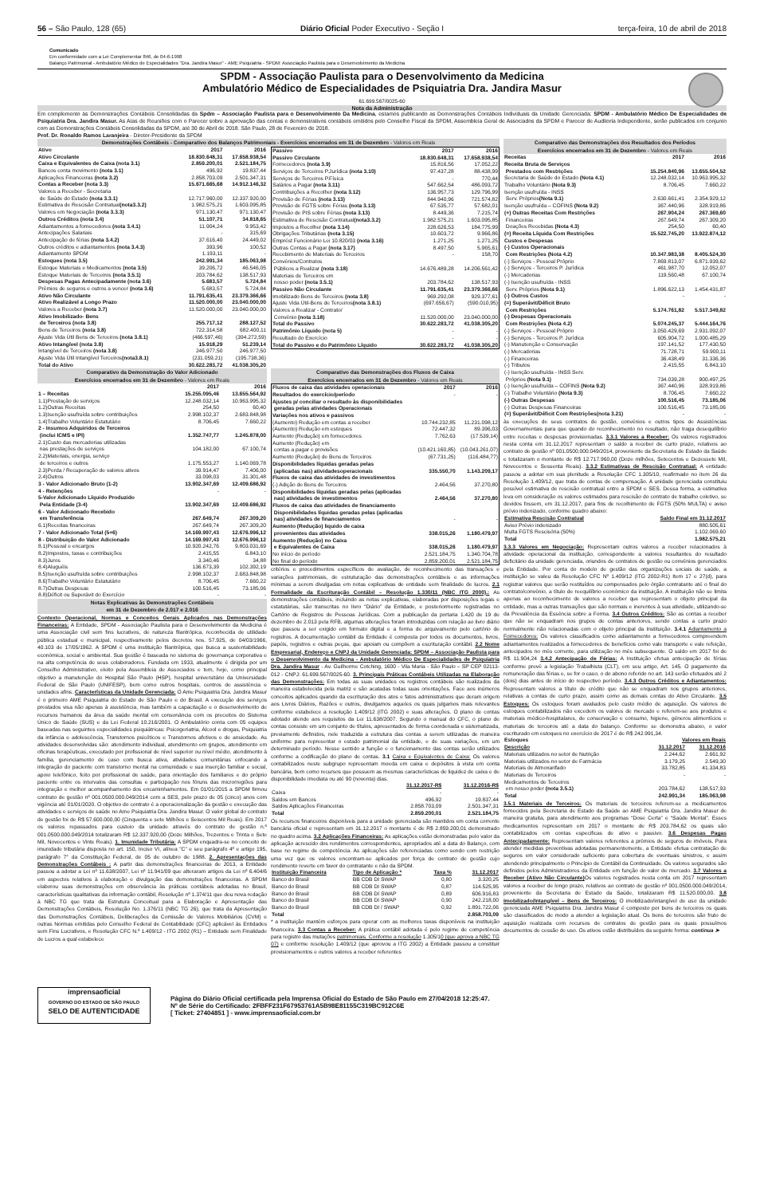56 – São Paulo, 128 (65) Diário Oficial Poder Executivo - Seção I terça-feira, 10 de abril de 2018
Comunicado
Em conformidade com a Lei Complementar 846, de 04-6-1998
Balanço Patrimonial - Ambulatório Médico de Especialidades "Dra. Jandira Masur" - AME Psiquiatria - SPDM: Associação Paulista para o Desenvolvimento da Medicina
SPDM - Associação Paulista para o Desenvolvimento da Medicina
Ambulatório Médico de Especialidades de Psiquiatria Dra. Jandira Masur
61.699.567/0025-60
Nota da Administração
Em complemento às Demonstrações Contábeis Consolidadas da Spdm – Associação Paulista para o Desenvolvimento Da Medicina, estamos publicando as Demonstrações Contábeis Individuais da Unidade Gerenciada: SPDM - Ambulatório Médico De Especialidades de Psiquiatria Dra. Jandira Masur. As Atas de Reuniões com o Parecer sobre a aprovação das contas e demonstrativos contábeis emitidos pelo Conselho Fiscal da SPDM, Assembleia Geral de Associados da SPDM e Parecer de Auditoria Independente, serão publicados em conjunto com as Demonstrações Contábeis Consolidadas da SPDM, até 30 de Abril de 2018. São Paulo, 28 de Fevereiro de 2018.
Prof. Dr. Ronaldo Ramos Laranjeira - Diretor-Presidente da SPDM
Demonstrações Contábeis - Comparativo dos Balanços Patrimoniais - Exercícios encerrados em 31 de Dezembro - Valores em Reais
| Ativo | 2017 | 2016 |
| --- | --- | --- |
| Ativo Circulante | 18.830.648,31 | 17.658.938,54 |
| Caixa e Equivalentes de Caixa (nota 3.1) | 2.859.200,01 | 2.521.184,75 |
| Bancos conta movimento (nota 3.1) | 496,92 | 19.837,44 |
| Aplicações Financeiras (nota 3.2) | 2.858.703,09 | 2.501.347,31 |
| Contas a Receber (nota 3.3) | 15.671.665,68 | 14.912.146,32 |
| Valores a Receber - Secretaria de Saúde do Estado (nota 3.3.1) | 12.717.960,00 | 12.337.920,00 |
| Estimativa de Rescisão Contratual (nota3.3.2) | 1.982.575,21 | 1.603.095,85 |
| Valores em Negociação (nota 3.3.3) | 971.130,47 | 971.130,47 |
| Outros Créditos (nota 3.4) | 51.107,71 | 34.818,65 |
| Adiantamentos a fornecedores (nota 3.4.1) | 11.904,24 | 9.953,42 |
| Antecipações Salariais | - | 315,69 |
| Antecipação de férias (nota 3.4.2) | 37.616,40 | 24.449,02 |
| Outros créditos e adiantamentos (nota 3.4.3) | 393,96 | 100,52 |
| Adiantamento SPDM | 1.193,11 | - |
| Estoques (nota 3.5) | 242.991,34 | 185.063,98 |
| Estoque Materiais e Medicamentos (nota 3.5) | 39.206,72 | 46.546,05 |
| Estoque Materiais de Terceiros (nota 3.5.1) | 203.784,62 | 138.517,93 |
| Despesas Pagas Antecipadamente (nota 3.6) | 5.683,57 | 5.724,84 |
| Prêmios de seguros e outros a vencer (nota 3.6) | 5.683,57 | 5.724,84 |
| Ativo Não Circulante | 11.791.635,41 | 23.379.366,66 |
| Ativo Realizável a Longo Prazo | 11.520.000,00 | 23.040.000,00 |
| Valores a Receber (nota 3.7) | 11.520.000,00 | 23.040.000,00 |
| Ativo Imobilizado- Bens de Terceiros (nota 3.8) | 255.717,12 | 288.127,52 |
| Bens de Terceiros (nota 3.8) | 722.314,58 | 682.400,11 |
| Ajuste Vida Útil Bens de Terceiros (nota 3.8.1) | (466.597,46) | (394.272,59) |
| Ativo Intangível (nota 3.8) | 15.918,29 | 51.239,14 |
| Intangível de Terceiros (nota 3.8) | 246.977,50 | 246.977,50 |
| Ajuste Vida Útil Intangível Terceiros (nota3.8.1) | (231.059,21) | (195.738,36) |
| Total do Ativo | 30.622.283,72 | 41.038.305,20 |
| Passivo | 2017 | 2016 |
| --- | --- | --- |
| Passivo Circulante | 18.830.648,31 | 17.658.938,54 |
| Fornecedores (nota 3.9) | 15.816,56 | 17.052,22 |
| Serviços de Terceiros P.Jurídica (nota 3.10) | 97.437,28 | 88.438,99 |
| Serviços de Terceiros P.Física | - | 770,44 |
| Salários a Pagar (nota 3.11) | 547.662,54 | 486.093,72 |
| Contribuições a Recolher (nota 3.12) | 136.957,73 | 129.796,99 |
| Provisão de Férias (nota 3.13) | 844.940,96 | 721.574,82 |
| Provisão de FGTS sobre Férias (nota 3.13) | 67.535,77 | 57.682,01 |
| Provisão de PIS sobre Férias (nota 3.13) | 8.449,36 | 7.215,74 |
| Estimativa de Rescisão Contratual (nota3.3.2) | 1.982.575,21 | 1.603.095,85 |
| Impostos a Recolher (nota 3.14) | 228.626,53 | 184.775,99 |
| Obrigações Tributárias (nota 3.15) | 10.603,72 | 9.966,86 |
| Emprést Funcionário Lei 10.820/03 (nota 3.16) | 1.271,25 | 1.271,25 |
| Outras Contas a Pagar (nota 3.17) | 8.497,50 | 5.965,61 |
| Recebimento de Materiais de Terceiros | - | 158,70 |
| Convênios/Contratos Públicos a Realizar (nota 3.18) | 14.676.489,28 | 14.206.561,42 |
| Materiais de Terceiros em nosso poder (nota 3.5.1) | 203.784,62 | 138.517,93 |
| Passivo Não Circulante | 11.791.635,41 | 23.379.366,66 |
| Imobilizado Bens de Terceiros (nota 3.8) | 969.292,08 | 929.377,61 |
| Ajuste Vida Útil-Bens de Terceiros (nota 3.8.1) | (697.656,67) | (590.010,95) |
| Valores a Realizar - Contrato/ Convênio (nota 3.18) | 11.520.000,00 | 23.040.000,00 |
| Total do Passivo | 30.622.283,72 | 41.038.305,20 |
| Patrimônio Líquido (nota 5) | - | - |
| Resultado do Exercício | - | - |
| Total do Passivo e do Patrimônio Líquido | 30.622.283,72 | 41.038.305,20 |
Comparativo da Demonstração do Valor Adicionado
Exercícios encerrados em 31 de Dezembro - Valores em Reais
| | 2017 | 2016 |
| --- | --- | --- |
| 1 – Receitas | 15.255.095,46 | 13.655.564,92 |
| 1.1)Prestação de serviços | 12.248.032,14 | 10.963.995,32 |
| 1.2)Outras Receitas | 254,50 | 60,40 |
| 1.3)Isenção usufruída sobre contribuições | 2.998.102,37 | 2.683.848,98 |
| 1.4)Trabalho Voluntário Estatutário | 8.706,45 | 7.660,22 |
| 2 - Insumos Adquiridos de Terceiros (inclui ICMS e IPI) | 1.352.747,77 | 1.245.878,00 |
| 2.1)Custo das mercadorias utilizadas nas prestações de serviços | 104.182,00 | 67.100,74 |
| 2.2)Materiais, energia, serviço de terceiros e outros | 1.175.553,27 | 1.140.069,78 |
| 2.3)Perda / Recuperação de valores ativos | 39.914,47 | 7.406,00 |
| 2.4)Outros | 33.098,03 | 31.301,48 |
| 3 - Valor Adicionado Bruto (1-2) | 13.902.347,69 | 12.409.686,92 |
| 4 - Retenções | - | - |
| 5-Valor Adicionado Líquido Produzido Pela Entidade (3-4) | 13.902.347,69 | 12.409.686,92 |
| 6 - Valor Adicionado Recebido em Transferência | 267.649,74 | 267.309,20 |
| 6.1)Receitas financeiras | 267.649,74 | 267.309,20 |
| 7 - Valor Adicionado Total (5+6) | 14.169.997,43 | 12.676.996,12 |
| 8 - Distribuição do Valor Adicionado | 14.169.997,43 | 12.676.996,12 |
| 8.1)Pessoal e encargos | 10.920.242,76 | 9.803.031,69 |
| 8.2)Impostos, taxas e contribuições | 2.415,55 | 6.843,10 |
| 8.3)Juros | 3.340,46 | 34,88 |
| 8.4)Aluguéis | 136.673,39 | 102.392,19 |
| 8.5)Isenção usufruída sobre contribuições | 2.998.102,37 | 2.683.848,98 |
| 8.6)Trabalho Voluntário Estatutário | 8.706,45 | 7.660,22 |
| 8.7)Outras Despesas | 100.516,45 | 73.185,06 |
| 8.8)Déficit ou Superávit do Exercício | - | - |
Notas Explicativas às Demonstrações Contábeis
em 31 de Dezembro de 2.017 e 2.016
Contexto Operacional, Normas e Conceitos Gerais Aplicados nas Demonstrações Financeiras: A Entidade, SPDM - Associação Paulista para o Desenvolvimento da Medicina é uma Associação civil sem fins lucrativos, de natureza filantrópica, reconhecida de utilidade pública estadual e municipal, respectivamente pelos decretos nos. 57.925, de 04/03/1966, 40.103 de 17/05/1962. A SPDM é uma instituição filantrópica, que busca a sustentabilidade econômica, social e ambiental. Sua gestão é baseada no sistema de governança corporativa e na alta competência de seus colaboradores. Fundada em 1933, atualmente é dirigida por um Conselho Administrativo, eleito pela Assembleia de Associados e tem, hoje, como principal objetivo a manutenção do Hospital São Paulo (HSP), hospital universitário da Universidade Federal de São Paulo (UNIFESP), bem como outros hospitais, centros de assistência e unidades afins. Características da Unidade Gerenciada: O Ame Psiquiatria Dra. Jandira Masur é o primeiro AME Psiquiatria do Estado de São Paulo e do Brasil. A execução dos serviços prestados visa não apenas à assistência, mas também a capacitação e o desenvolvimento de recursos humanos da área da saúde mental em consonância com os preceitos do Sistema Único de Saúde (SUS) e da Lei Federal 10.216/2001. O Ambulatório conta com 05 equipes baseadas nas seguintes especialidades psiquiátricas: Psicogeriatria, Álcool e drogas, Psiquiatria da infância e adolescência, Transtornos psicóticos e Transtornos afetivos e de ansiedade. As atividades desenvolvidas são: atendimento individual, atendimento em grupos, atendimento em oficinas terapêuticas, executado por profissional de nível superior ou nível médio, atendimento à família, gerenciamento de caso com busca ativa, atividades comunitárias enfocando a integração do paciente com transtorno mental na comunidade e sua inserção familiar e social, apoio telefônico, feito por profissional de saúde, para orientação dos familiares e do próprio paciente entre os intervalos das consultas e participação nos fóruns das microrregiões para integração e melhor acompanhamento dos encaminhamentos. Em 01/01/2015 a SPDM firmou contrato de gestão nº 001.0500.000.049/2014 com a SES, pelo prazo de 05 (cinco) anos com vigência até 01/01/2020. O objetivo do contrato é a operacionalização da gestão e execução das atividades e serviços de saúde no Ame Psiquiatria Dra. Jandira Masur. O valor global do contrato de gestão foi de R$ 57.600.000,00 (Cinquenta e sete Milhões e Seiscentos Mil Reais). Em 2017 os valores repassados para custeio da unidade através do contrato de gestão n.º 001.0500.000.049/2014 totalizaram R$ 12.337.920,00 (Doze Milhões, Trezentos e Trinta e Sete Mil, Novecentos e Vinte Reais). 1. Imunidade Tributária: A SPDM enquadra-se no conceito de imunidade tributária disposta no art. 150, Inciso VI, alínea "C" e seu parágrafo 4º e artigo 195, parágrafo 7° da Constituição Federal, de 05 de outubro de 1988. 2. Apresentações das Demonstrações Contábeis : A partir das demonstrações financeiras de 2013, a Entidade passou a adotar a Lei nº 11.638/2007, Lei nº 11.941/09 que alteraram artigos da Lei nº 6.404/6 em aspectos relativos à elaboração e divulgação das demonstrações financeiras. A SPDM elaborou suas demonstrações em observância às práticas contábeis adotadas no Brasil, características qualitativas da informação contábil, Resolução nº 1.374/11 que deu nova redação à NBC TG que trata da Estrutura Conceitual para a Elaboração e Apresentação das Demonstrações Contábeis, Resolução No. 1.376/11 (NBC TG 26), que trata da Apresentação das Demonstrações Contábeis, Deliberações da Comissão de Valores Mobiliários (CVM) e outras Normas emitidas pelo Conselho Federal de Contabilidade (CFC) aplicável às Entidades sem Fins Lucrativos, e Resolução CFC N.º 1.409/12 - ITG 2002 (R1) – Entidade sem Finalidade de Lucros a qual estabelece
Comparativo das Demonstrações dos Fluxos de Caixa
Exercícios encerrados em 31 de Dezembro - Valores em Reais
| Fluxos de caixa das atividades operacionais | 2017 | 2016 |
| --- | --- | --- |
| Resultados do exercício/período | - | - |
| Ajustes p/ conciliar o resultado às disponibilidades geradas pelas atividades Operacionais | | |
| Variações nos ativos e passivos | | |
| (Aumento) Redução em contas a receber | 10.744.232,85 | 11.231.098,12 |
| (Aumento) Redução em estoques | 72.447,32 | 89.396,03 |
| Aumento (Redução) em fornecedores | 7.762,63 | (17.539,14) |
| Aumento (Redução) em contas a pagar e provisões | (10.421.160,85) | (10.043.261,07) |
| Aumento (Redução) de Bens de Terceiros | (67.731,25) | (116.484,77) |
| Disponibilidades líquidas geradas pelas (aplicadas nas) atividadesoperacionais | 335.550,70 | 1.143.209,17 |
| Fluxos de caixa das atividades de investimentos | | |
| (-) Adição de Bens de Terceiros | 2.464,56 | 37.270,80 |
| Disponibilidades líquidas geradas pelas (aplicadas nas) atividades de investimentos | 2.464,56 | 37.270,80 |
| Fluxos de caixa das atividades de financiamento | | |
| Disponibilidades líquidas geradas pelas (aplicadas nas) atividades de financiamentos | - | - |
| Aumento (Redução) liquido de caixa provenientes das atividades | 338.015,26 | 1.180.479,97 |
| Aumento (Redução) no Caixa e Equivalentes de Caixa | 338.015,26 | 1.180.479,97 |
| No início do período | 2.521.184,75 | 1.340.704,78 |
| No final do período | 2.859.200,01 | 2.521.184,75 |
critérios e procedimentos específicos de avaliação, de reconhecimento das transações e variações patrimoniais, de estruturação das demonstrações contábeis e as informações mínimas a serem divulgadas em notas explicativas de entidade sem finalidade de lucros. 2.1 Formalidade da Escrituração Contábil – Resolução 1.330/11 (NBC ITG 2000).: As demonstrações contábeis, incluindo as notas explicativas, elaboradas por disposições legais e estatutárias, são transcritas no livro “Diário” da Entidade, e posteriormente registradas no Cartório de Registros de Pessoas Jurídicas. Com a publicação da portaria 1.420 de 19 de dezembro de 2.013 pela RFB, algumas alterações foram introduzidas com relação ao livro diário que passou a ser exigido em formato digital e a forma de arquivamento pelo cartório de registros. A documentação contábil da Entidade é composta por todos os documentos, livros, papéis, registros e outras peças, que apoiam ou compõem a escrituração contábil. 2.2 Nome Empresarial, Endereço e CNPJ da Unidade Gerenciada: SPDM – Associação Paulista para o Desenvolvimento da Medicina - Ambulatório Médico De Especialidades de Psiquiatria Dra. Jandira Masur - Av. Guilherme Cotching, 1600 - Vila Maria - São Paulo – SP CEP 02113-012 - CNPJ: 61.699.567/0025-60. 3. Principais Práticas Contábeis Utilizadas na Elaboração das Demonstrações: Em todas as suas unidades os registros contábeis são realizados da maneira estabelecida pela matriz e são acatadas todas suas orientações. Face aos inúmeros conceitos aplicados quando da escrituração dos atos e fatos administrativos que deram origem aos Livros Diários, Razões e outros, divulgamos aqueles os quais julgamos mais relevantes conforme estabelece a resolução 1.409/12 (ITG 2002) e suas alterações. O plano de contas adotado atende aos requisitos da Lei 11.638/2007. Segundo o manual do CFC, o plano de contas consiste em um conjunto de títulos, apresentados de forma coordenada e sistematizada, previamente definidos, nele traduzida a estrutura das contas a serem utilizadas de maneira uniforme para representar o estado patrimonial da entidade, e de suas variações, em um determinado período. Nesse sentido a função e o funcionamento das contas serão utilizados conforme a codificação do plano de contas. 3.1 Caixa e Equivalentes de Caixa: Os valores contabilizados neste subgrupo representam moeda em caixa e depósitos à vista em conta bancária, bem como recursos que possuem as mesmas características de liquidez de caixa e de disponibilidade imediata ou até 90 (noventa) dias.
| | 31.12.2017-R$ | 31.12.2016-R$ |
| --- | --- | --- |
| Caixa | - | - |
| Saldos em Bancos | 496,92 | 19.837,44 |
| Saldos Aplicações Financeiras | 2.858.703,09 | 2.501.347,31 |
| Total | 2.859.200,01 | 2.521.184,75 |
Os recursos financeiros disponíveis para a unidade gerenciada são mantidos em conta corrente bancária oficial e representam em 31.12.2017 o montante é de R$ 2.859.200,01 demonstrado no quadro acima. 3.2 Aplicações Financeiras: As aplicações estão demonstradas pelo valor da aplicação acrescido dos rendimentos correspondentes, apropriados até a data do Balanço, com base no regime de competência. As aplicações são referenciadas como sendo com restrição uma vez que os valores encontram-se aplicados por força de contrato de gestão cujo rendimento reverte em favor do contratante e não da SPDM.
| Instituição Financeira | Tipo de Aplicação * | Taxa % | 31.12.2017 |
| --- | --- | --- | --- |
| Banco do Brasil | BB CDB DI SWAP | 0,80 | 3.320,25 |
| Banco do Brasil | BB CDB DI SWAP | 0,87 | 114.525,95 |
| Banco do Brasil | BB CDB DI SWAP | 0,89 | 606.916,83 |
| Banco do Brasil | BB CDB DI SWAP | 0,90 | 242.218,00 |
| Banco do Brasil | BB CDB DI / SWAP | 0,92 | 1.891.722,06 |
| Total | | | 2.858.703,09 |
* a instituição mantém esforços para operar com as melhores taxas disponíveis na instituição financeira. 3.3 Contas a Receber: A prática contábil adotada é pelo regime de competência para registro das mutações patrimoniais. Conforme a resolução 1.305/10 (que aprova a NBC TG 07) e conforme resolução 1.409/12 (que aprovou a ITG 2002) a Entidade passou a constituir provisionamentos e outros valores a receber referentes
Comparativo das Demonstrações dos Resultados dos Períodos
Exercícios encerrados em 31 de Dezembro - Valores em Reais
| Receitas | 2017 | 2016 |
| --- | --- | --- |
| Receita Bruta de Serviços | | |
| Prestados com Restrições | 15.254.840,96 | 13.655.504,52 |
| Secretaria de Saúde do Estado (Nota 4.1) | 12.248.032,14 | 10.963.995,32 |
| Trabalho Voluntário (Nota 9.3) | 8.706,45 | 7.660,22 |
| Isenção usufruída - INSS Serv. Próprios (Nota 9.1) | 2.630.661,41 | 2.354.929,12 |
| Isenção usufruída – COFINS (Nota 9.2) | 367.440,96 | 328.919,86 |
| (+) Outras Receitas Com Restrições | 267.904,24 | 267.369,60 |
| Financeiras | 267.649,74 | 267.309,20 |
| Doações Recebidas (Nota 4.3) | 254,50 | 60,40 |
| (=) Receita Líquida Com Restrições | 15.522.745,20 | 13.922.874,12 |
| Custos e Despesas | | |
| (-) Custos Operacionais Com Restrições (Nota 4.2) | 10.347.983,38 | 8.405.524,30 |
| (-) Serviços - Pessoal Próprio | 7.869.813,07 | 6.871.939,62 |
| (-) Serviços - Terceiros P. Jurídica | 461.987,70 | 12.052,07 |
| (-) Mercadorias | 119.560,48 | 67.100,74 |
| (-) Isenção usufruída - INSS Serv. Próprios (Nota 9.1) | 1.896.622,13 | 1.454.431,87 |
| (-) Outros Custos | - | - |
| (=) Superávit/Déficit Bruto Com Restrições | 5.174.761,82 | 5.517.349,82 |
| (-) Despesas Operacionais Com Restrições (Nota 4.2) | 5.074.245,37 | 5.444.164,76 |
| (-) Serviços - Pessoal Próprio | 3.050.429,69 | 2.931.092,07 |
| (-) Serviços - Terceiros P. Jurídica | 605.904,72 | 1.000.485,29 |
| (-) Manutenção e Conservação | 197.141,52 | 177.430,50 |
| (-) Mercadorias | 71.728,71 | 59.900,11 |
| (-) Financeiras | 36.438,49 | 31.336,36 |
| (-) Tributos | 2.415,55 | 6.843,10 |
| (-) Isenção usufruída - INSS Serv. Próprios (Nota 9.1) | 734.039,28 | 900.497,25 |
| (-) Isenção usufruída – COFINS (Nota 9.2) | 367.440,96 | 328.919,86 |
| (-) Trabalho Voluntário (Nota 9.3) | 8.706,45 | 7.660,22 |
| (-) Outras Despesas | 100.516,45 | 73.185,06 |
| (-) Outras Despesas Financeiras | 100.516,45 | 73.185,06 |
| (=) Superávit/Déficit Com Restrições(nota 3.21) | - | - |
às execuções de seus contratos de gestão, convênios e outros tipos de Assistências Governamentais para que quando do reconhecimento no resultado, não traga desequilíbrio entre receitas e despesas provisionadas. 3.3.1 Valores a Receber: Os valores registrados nesta conta em 31.12.2017 representam o saldo a receber de curto prazo, relativos ao contrato de gestão nº 001.0500.000.049/2014, proveniente da Secretaria de Estado da Saúde e totalizaram o montante de R$ 12.717.960,00 (Doze milhões, Setecentos e Dezessete Mil, Novecentos e Sessenta Reais). 3.3.2 Estimativas de Rescisão Contratual: A entidade passou a adotar em sua plenitude a Resolução CFC 1.305/10, reafirmado no item 26 da Resolução 1.409/12, que trata de contas de compensação. A unidade gerenciada constituiu possível estimativa de rescisão contratual entre a SPDM e SES. Dessa forma, a estimativa leva em consideração os valores estimados para rescisão do contrato de trabalho coletivo, se devidos fossem, em 31.12.2017, para fins de recolhimento de FGTS (50% MULTA) e aviso prévio indenizado, conforme quadro abaixo:
| Estimativa Rescisão Contratual | Saldo Final em 31.12.2017 |
| --- | --- |
| Aviso Prévio indenizado | 880.505,61 |
| Multa FGTS Rescisória (50%) | 1.102.069,60 |
| Total | 1.982.575,21 |
3.3.3 Valores em Negociação: Representam outros valores a receber relacionados à atividade operacional da instituição, correspondente a valores resultantes do resultado deficitário da unidade gerenciada, oriundos de contratos de gestão ou convênios gerenciados pela Entidade. Por conta do modelo de gestão das organizações sociais de saúde, a instituição se valeu da Resolução CFC Nº 1.409/12 (ITG 2002-R1) Item 17 e 27(d), para registrar valores que serão restituídos ou compensados pelo órgão contratante até o final do contrato/convênio, a título de reequilíbrio econômico da instituição. A instituição não se limita apenas ao reconhecimento de valores a receber que representam o objeto principal da entidade, mas a outras transações que são normais e inerentes à sua atividade, utilizando-se da Prevalência da Essência sobre a Forma. 3.4 Outros Créditos: São as contas a receber que não se enquadram nos grupos de contas anteriores, sendo contas a curto prazo normalmente não relacionadas com o objeto principal da Instituição. 3.4.1 Adiantamento a Fornecedores: Os valores classificados como adiantamento a fornecedores compreendem adiantamentos realizados a fornecedores de benefícios como vale transporte e vale refeição, antecipados no mês corrente, para utilização no mês subsequente. O saldo em 2017 foi de R$ 11.904,24 3.4.2 Antecipação de Férias: A Instituição efetua antecipação de férias conforme prevê a legislação Trabalhista (CLT), em seu artigo, Art. 145. O pagamento da remuneração das férias e, se for o caso, o do abono referido no art. 143 serão efetuados até 2 (dois) dias antes do início do respectivo período. 3.4.3 Outros Créditos e Adiantamentos: Representam valores a título de crédito que não se enquadram nos grupos anteriores, relativas a contas de curto prazo, assim como as demais contas do Ativo Circulante. 3.5 Estoques: Os estoques foram avaliados pelo custo médio de aquisição. Os valores de estoques contabilizados não excedem os valores de mercado e referem-se aos produtos e materiais médico-hospitalares, de conservação e consumo, higiene, gêneros alimentícios e materiais de terceiros até a data do balanço. Conforme se demonstra abaixo, o valor escriturado em estoques no exercício de 2017 é de R$ 242.991,34.
| Estoques | Valores em Reais | |
| --- | --- | --- |
| Descrição | 31.12.2017 | 31.12.2016 |
| Materiais utilizados no setor de Nutrição | 2.244,62 | 2.661,92 |
| Materiais utilizados no setor de Farmácia | 3.179,25 | 2.549,30 |
| Materiais de Almoxarifado | 33.782,85 | 41.334,83 |
| Materiais de Terceiros | - | - |
| Medicamentos de Terceiros em nosso poder (nota 3.5.1) | 203.784,62 | 138.517,93 |
| Total | 242.991,34 | 185.063,98 |
3.5.1 Materiais de Terceiros: Os materiais de terceiros referem-se a medicamentos fornecidos pela Secretaria de Estado da Saúde ao AME Psiquiatria Dra. Jandira Masur de maneira gratuita, para atendimento aos programas “Dose Certa” e “Saúde Mental”. Esses medicamentos representam em 2017 o montante de R$ 203.784,62 os quais são contabilizados em contas especificas de ativo e passivo. 3.6 Despesas Pagas Antecipadamente: Representam valores referentes a prêmios de seguros de imóveis. Para atender medidas preventivas adotadas permanentemente, a Entidade efetua contratação de seguros em valor considerado suficiente para cobertura de eventuais sinistros, e assim atendendo principalmente o Princípio de Contábil da Continuidade. Os valores segurados são definidos pelos Administradores da Entidade em função do valor de mercado. 3.7 Valores a Receber (Ativo Não Circulante) Os valores registrados nesta conta em 2017 representam valores a receber de longo prazo, relativos ao contrato de gestão nº 001.0500.000.049/2014, proveniente da Secretaria de Estado da Saúde, totalizaram R$ 11.520.000,00. 3.8 Imobilizado/Intangível – Bens de Terceiros: O imobilizado/intangível de uso da unidade gerenciada AME Psiquiatria Dra. Jandira Masur é composto por bens de terceiros os quais são classificados de modo a atender a legislação atual. Os bens de terceiros são fruto de aquisição realizada com recursos de contratos de gestão para os quais possuímos documentos de cessão de uso. Os ativos estão distribuídos da seguinte forma: continua ➤
imprensaoficial
GOVERNO DO ESTADO DE SÃO PAULO
SELO DE AUTENTICIDADE
Página do Diário Oficial certificada pela Imprensa Oficial do Estado de São Paulo em 27/04/2018 12:25:47.
Nº de Série do Certificado: 2FBFF231F67953761A5B98E81155C319BC912C6E
[ Ticket: 27404851 ] - www.imprensaoficial.com.br